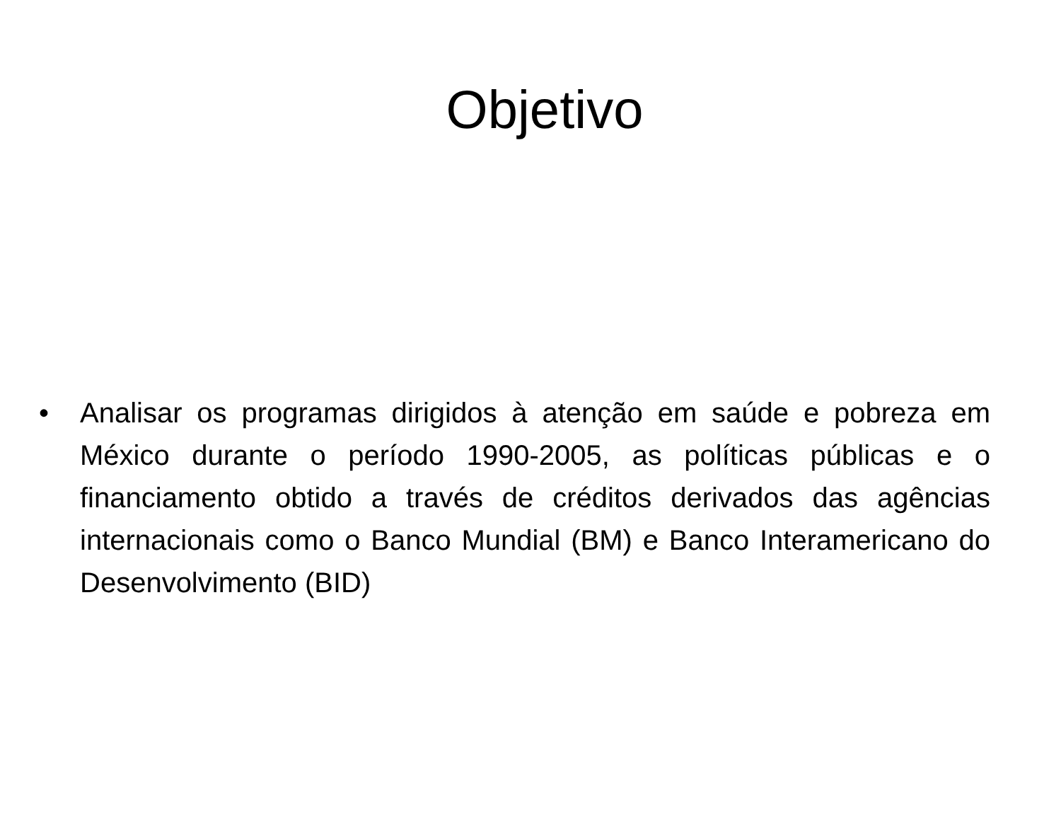Objetivo
• Analisar os programas dirigidos à atenção em saúde e pobreza em México durante o período 1990-2005, as políticas públicas e o financiamento obtido a través de créditos derivados das agências internacionais como o Banco Mundial (BM) e Banco Interamericano do Desenvolvimento (BID)